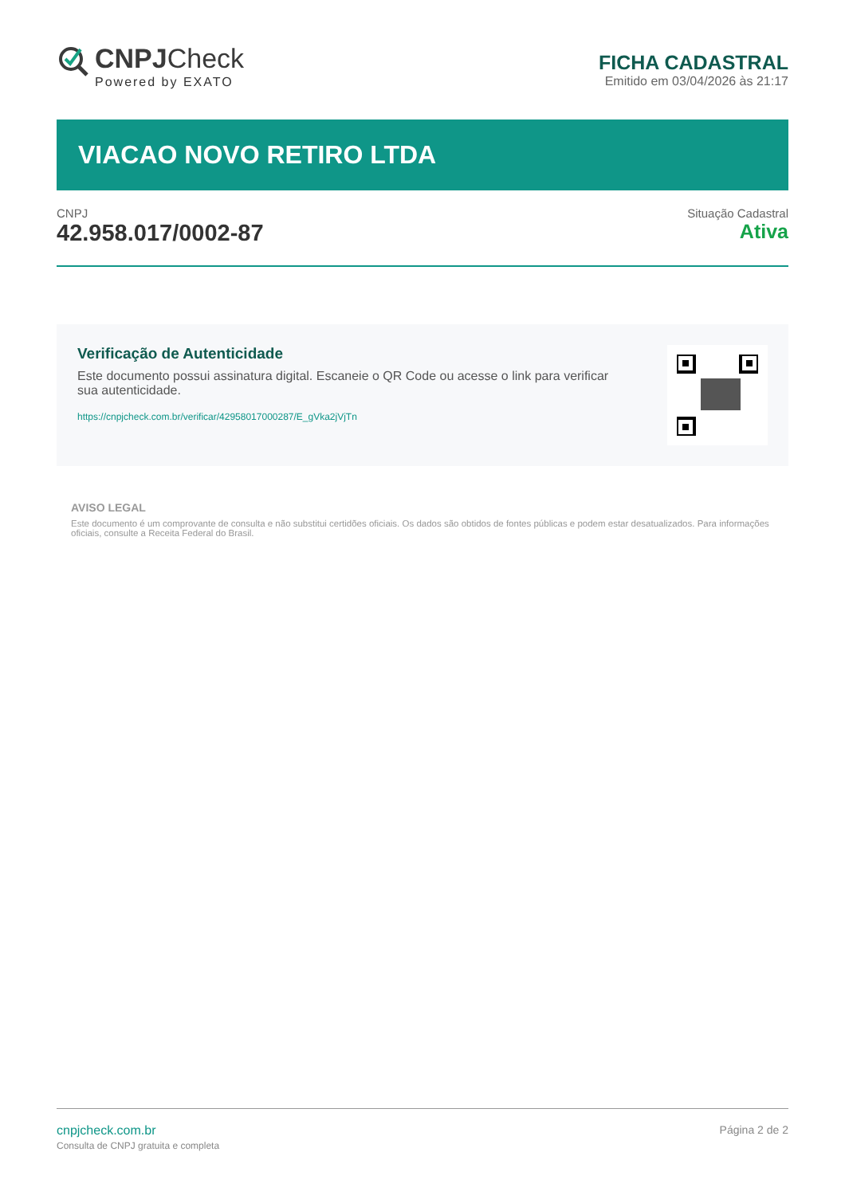CNPJCheck
Powered by EXATO
FICHA CADASTRAL
Emitido em 03/04/2026 às 21:17
VIACAO NOVO RETIRO LTDA
CNPJ
42.958.017/0002-87
Situação Cadastral
Ativa
Verificação de Autenticidade
Este documento possui assinatura digital. Escaneie o QR Code ou acesse o link para verificar sua autenticidade.
https://cnpjcheck.com.br/verificar/42958017000287/E_gVka2jVjTn
AVISO LEGAL
Este documento é um comprovante de consulta e não substitui certidões oficiais. Os dados são obtidos de fontes públicas e podem estar desatualizados. Para informações oficiais, consulte a Receita Federal do Brasil.
cnpjcheck.com.br
Consulta de CNPJ gratuita e completa
Página 2 de 2